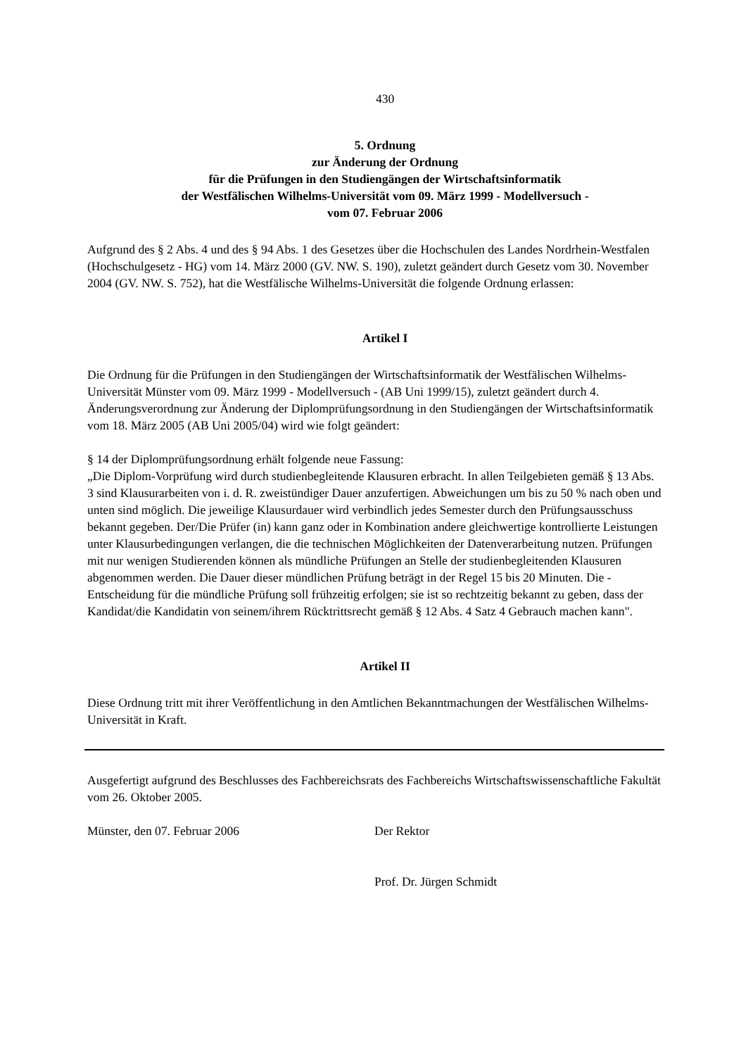430
5. Ordnung
zur Änderung der Ordnung
für die Prüfungen in den Studiengängen der Wirtschaftsinformatik
der Westfälischen Wilhelms-Universität vom 09. März 1999 - Modellversuch -
vom 07. Februar 2006
Aufgrund des § 2 Abs. 4 und des § 94 Abs. 1 des Gesetzes über die Hochschulen des Landes Nordrhein-Westfalen (Hochschulgesetz - HG) vom 14. März 2000 (GV. NW. S. 190), zuletzt geändert durch Gesetz vom 30. November 2004 (GV. NW. S. 752), hat die Westfälische Wilhelms-Universität die folgende Ordnung erlassen:
Artikel I
Die Ordnung für die Prüfungen in den Studiengängen der Wirtschaftsinformatik der Westfälischen Wilhelms-Universität Münster vom 09. März 1999 - Modellversuch - (AB Uni 1999/15), zuletzt geändert durch 4. Änderungsverordnung zur Änderung der Diplomprüfungsordnung in den Studiengängen der Wirtschaftsinformatik vom 18. März 2005 (AB Uni 2005/04) wird wie folgt geändert:
§ 14 der Diplomprüfungsordnung erhält folgende neue Fassung:
„Die Diplom-Vorprüfung wird durch studienbegleitende Klausuren erbracht. In allen Teilgebieten gemäß § 13 Abs. 3 sind Klausurarbeiten von i. d. R. zweistündiger Dauer anzufertigen. Abweichungen um bis zu 50 % nach oben und unten sind möglich. Die jeweilige Klausurdauer wird verbindlich jedes Semester durch den Prüfungsausschuss bekannt gegeben. Der/Die Prüfer (in) kann ganz oder in Kombination andere gleichwertige kontrollierte Leistungen unter Klausurbedingungen verlangen, die die technischen Möglichkeiten der Datenverarbeitung nutzen. Prüfungen mit nur wenigen Studierenden können als mündliche Prüfungen an Stelle der studienbegleitenden Klausuren abgenommen werden. Die Dauer dieser mündlichen Prüfung beträgt in der Regel 15 bis 20 Minuten. Die - Entscheidung für die mündliche Prüfung soll frühzeitig erfolgen; sie ist so rechtzeitig bekannt zu geben, dass der Kandidat/die Kandidatin von seinem/ihrem Rücktrittsrecht gemäß § 12 Abs. 4 Satz 4 Gebrauch machen kann".
Artikel II
Diese Ordnung tritt mit ihrer Veröffentlichung in den Amtlichen Bekanntmachungen der Westfälischen Wilhelms-Universität in Kraft.
Ausgefertigt aufgrund des Beschlusses des Fachbereichsrats des Fachbereichs Wirtschaftswissenschaftliche Fakultät vom 26. Oktober 2005.
Münster, den 07. Februar 2006 Der Rektor
Prof. Dr. Jürgen Schmidt